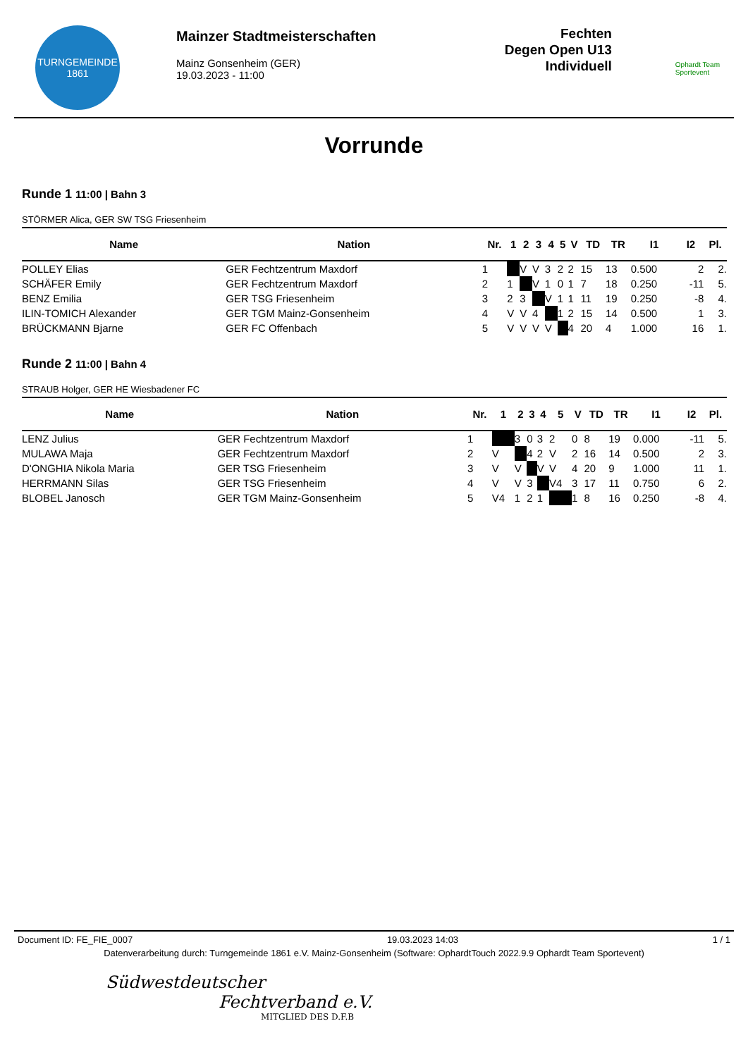TURNGEMEINDE
1861
Mainzer Stadtmeisterschaften
Mainz Gonsenheim (GER)
19.03.2023 - 11:00
Fechten
Degen Open U13
Individuell
Ophardt Team
Sportevent
Vorrunde
Runde 1 11:00 | Bahn 3
STÖRMER Alica, GER SW TSG Friesenheim
| Name | Nation | Nr. | 1 | 2 | 3 | 4 | 5 | V | TD | TR | I1 | I2 | Pl. |
| --- | --- | --- | --- | --- | --- | --- | --- | --- | --- | --- | --- | --- | --- |
| POLLEY Elias | GER Fechtzentrum Maxdorf | 1 | | V | V | 3 | 2 | 2 | 15 | 13 | 0.500 | 2 | 2. |
| SCHÄFER Emily | GER Fechtzentrum Maxdorf | 2 | 1 | | V | 1 | 0 | 1 | 7 | 18 | 0.250 | -11 | 5. |
| BENZ Emilia | GER TSG Friesenheim | 3 | 2 | 3 | | V | 1 | 1 | 11 | 19 | 0.250 | -8 | 4. |
| ILIN-TOMICH Alexander | GER TGM Mainz-Gonsenheim | 4 | V | V | 4 | | 1 | 2 | 15 | 14 | 0.500 | 1 | 3. |
| BRÜCKMANN Bjarne | GER FC Offenbach | 5 | V | V | V | V | | 4 | 20 | 4 | 1.000 | 16 | 1. |
Runde 2 11:00 | Bahn 4
STRAUB Holger, GER HE Wiesbadener FC
| Name | Nation | Nr. | 1 | 2 | 3 | 4 | 5 | V | TD | TR | I1 | I2 | Pl. |
| --- | --- | --- | --- | --- | --- | --- | --- | --- | --- | --- | --- | --- | --- |
| LENZ Julius | GER Fechtzentrum Maxdorf | 1 | | 3 | 0 | 3 | 2 | 0 | 8 | 19 | 0.000 | -11 | 5. |
| MULAWA Maja | GER Fechtzentrum Maxdorf | 2 | V | | 4 | 2 | V | 2 | 16 | 14 | 0.500 | 2 | 3. |
| D'ONGHIA Nikola Maria | GER TSG Friesenheim | 3 | V | V | | V | V | 4 | 20 | 9 | 1.000 | 11 | 1. |
| HERRMANN Silas | GER TSG Friesenheim | 4 | V | V | 3 | | V4 | 3 | 17 | 11 | 0.750 | 6 | 2. |
| BLOBEL Janosch | GER TGM Mainz-Gonsenheim | 5 | V4 | 1 | 2 | 1 | | 1 | 8 | 16 | 0.250 | -8 | 4. |
Document ID: FE_FIE_0007 19.03.2023 14:03 1 / 1
Datenverarbeitung durch: Turngemeinde 1861 e.V. Mainz-Gonsenheim (Software: OphardtTouch 2022.9.9 Ophardt Team Sportevent)
Südwestdeutscher
Fechtverband e.V.
MITGLIED DES D.F.B